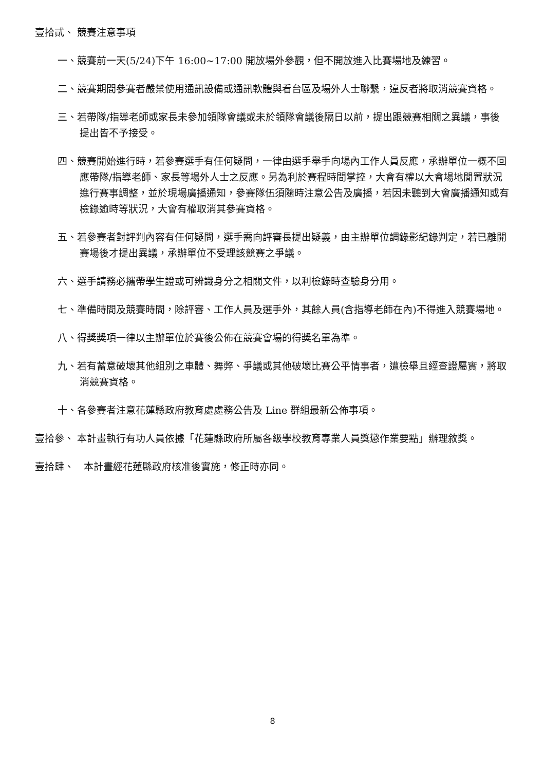壹拾貳、 競賽注意事項
一、競賽前一天(5/24)下午 16:00~17:00 開放場外參觀，但不開放進入比賽場地及練習。
二、競賽期間參賽者嚴禁使用通訊設備或通訊軟體與看台區及場外人士聯繫，違反者將取消競賽資格。
三、若帶隊/指導老師或家長未參加領隊會議或未於領隊會議後隔日以前，提出跟競賽相關之異議，事後提出皆不予接受。
四、競賽開始進行時，若參賽選手有任何疑問，一律由選手舉手向場內工作人員反應，承辦單位一概不回應帶隊/指導老師、家長等場外人士之反應。另為利於賽程時間掌控，大會有權以大會場地閒置狀況進行賽事調整，並於現場廣播通知，參賽隊伍須隨時注意公告及廣播，若因未聽到大會廣播通知或有檢錄逾時等狀況，大會有權取消其參賽資格。
五、若參賽者對評判內容有任何疑問，選手需向評審長提出疑義，由主辦單位調錄影紀錄判定，若已離開賽場後才提出異議，承辦單位不受理該競賽之爭議。
六、選手請務必攜帶學生證或可辨識身分之相關文件，以利檢錄時查驗身分用。
七、準備時間及競賽時間，除評審、工作人員及選手外，其餘人員(含指導老師在內)不得進入競賽場地。
八、得獎獎項一律以主辦單位於賽後公佈在競賽會場的得獎名單為準。
九、若有蓄意破壞其他組別之車體、舞弊、爭議或其他破壞比賽公平情事者，遭檢舉且經查證屬實，將取消競賽資格。
十、各參賽者注意花蓮縣政府教育處處務公告及 Line 群組最新公佈事項。
壹拾參、 本計畫執行有功人員依據「花蓮縣政府所屬各級學校教育專業人員獎懲作業要點」辦理敘獎。
壹拾肆、　本計畫經花蓮縣政府核准後實施，修正時亦同。
8